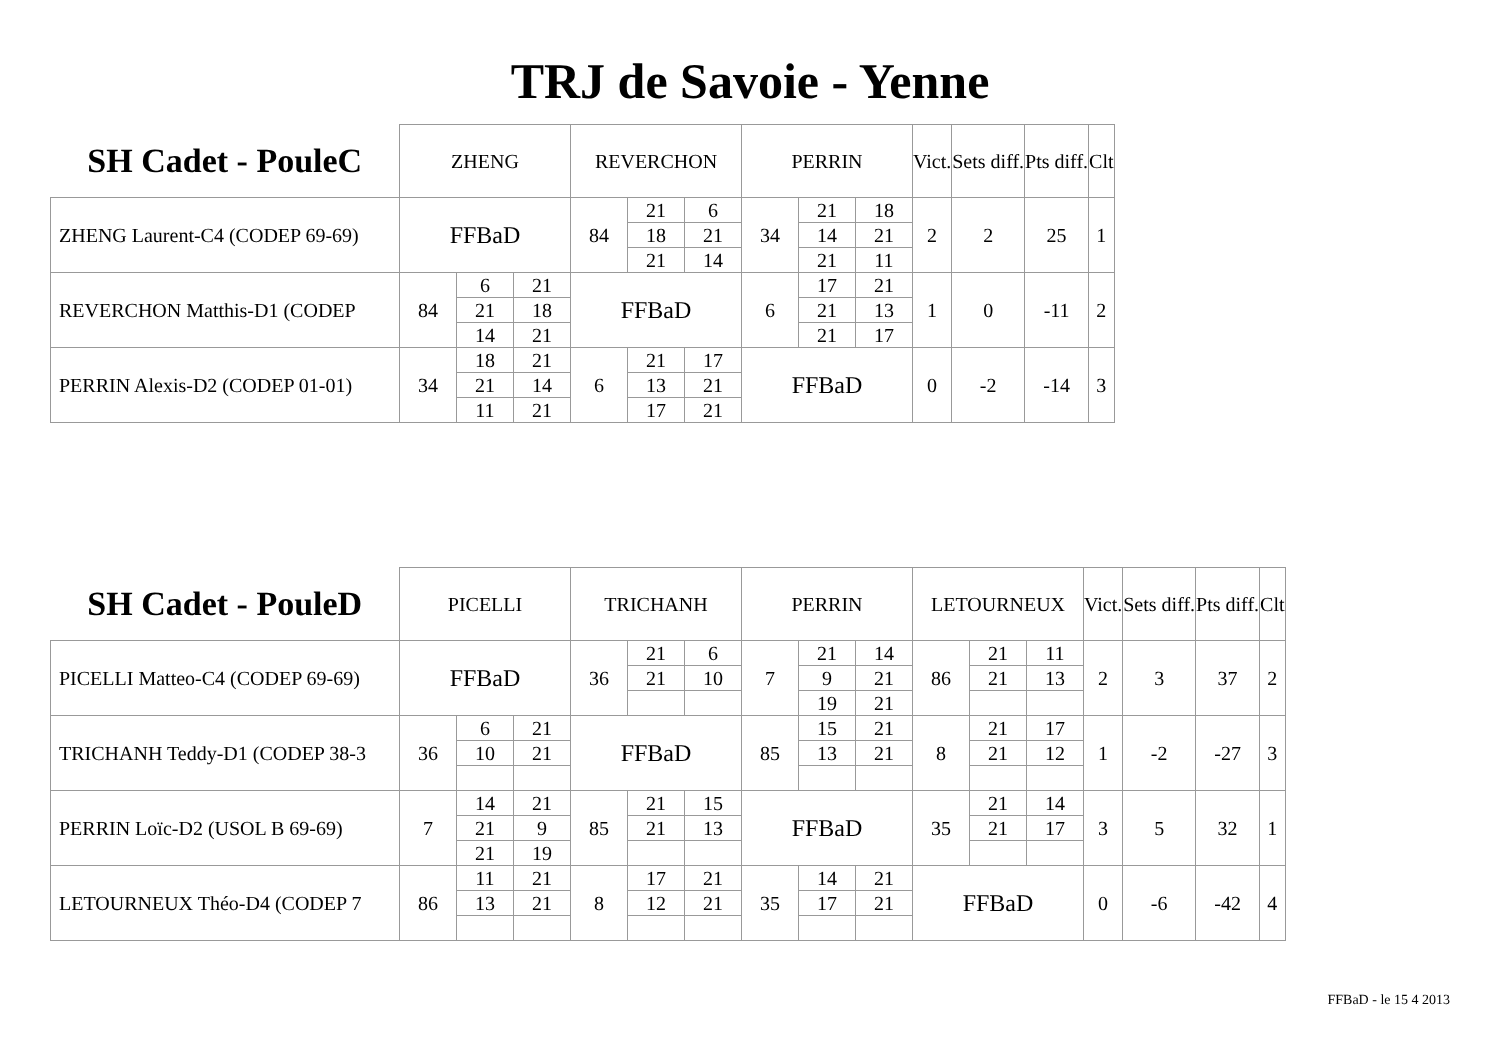TRJ de Savoie - Yenne
| SH Cadet - PouleC | ZHENG | | | REVERCHON | | | PERRIN | | | Vict. | Sets diff. | Pts diff. | Clt |
| --- | --- | --- | --- | --- | --- | --- | --- | --- | --- | --- | --- | --- | --- |
| ZHENG Laurent-C4 (CODEP 69-69) | FFBaD | | | 84 | 21 | 6 | 34 | 21 | 18 | 2 | 2 | 25 | 1 |
| | | | | | 18 | 21 | | 14 | 21 | | | | |
| | | | | | 21 | 14 | | 21 | 11 | | | | |
| REVERCHON Matthis-D1 (CODEP | 84 | 6 | 21 | FFBaD | | | 6 | 17 | 21 | 1 | 0 | -11 | 2 |
| | | 21 | 18 | | | | | 21 | 13 | | | | |
| | | 14 | 21 | | | | | 21 | 17 | | | | |
| PERRIN Alexis-D2 (CODEP 01-01) | 34 | 18 | 21 | 6 | 21 | 17 | FFBaD | | | 0 | -2 | -14 | 3 |
| | | 21 | 14 | | 13 | 21 | | | | | | | |
| | | 11 | 21 | | 17 | 21 | | | | | | | |
| SH Cadet - PouleD | PICELLI | | | TRICHANH | | | PERRIN | | | LETOURNEUX | | | Vict. | Sets diff. | Pts diff. | Clt |
| --- | --- | --- | --- | --- | --- | --- | --- | --- | --- | --- | --- | --- | --- | --- | --- | --- |
| PICELLI Matteo-C4 (CODEP 69-69) | FFBaD | | | 36 | 21 | 6 | 7 | 21 | 14 | 86 | 21 | 11 | 2 | 3 | 37 | 2 |
| | | | | | 21 | 10 | | 9 | 21 | | 21 | 13 | | | | |
| | | | | | | | | 19 | 21 | | | | | | | |
| TRICHANH Teddy-D1 (CODEP 38-3 | 36 | 6 | 21 | FFBaD | | | 85 | 15 | 21 | 8 | 21 | 17 | 1 | -2 | -27 | 3 |
| | | 10 | 21 | | | | | 13 | 21 | | 21 | 12 | | | | |
| PERRIN Loïc-D2 (USOL B 69-69) | 7 | 14 | 21 | 85 | 21 | 15 | FFBaD | | | 35 | 21 | 14 | 3 | 5 | 32 | 1 |
| | | 21 | 9 | | 21 | 13 | | | | | 21 | 17 | | | | |
| | | 21 | 19 | | | | | | | | | | | | | |
| LETOURNEUX Théo-D4 (CODEP 7 | 86 | 11 | 21 | 8 | 17 | 21 | 35 | 14 | 21 | FFBaD | | | 0 | -6 | -42 | 4 |
| | | 13 | 21 | | 12 | 21 | | 17 | 21 | | | | | | | |
FFBaD - le 15 4 2013